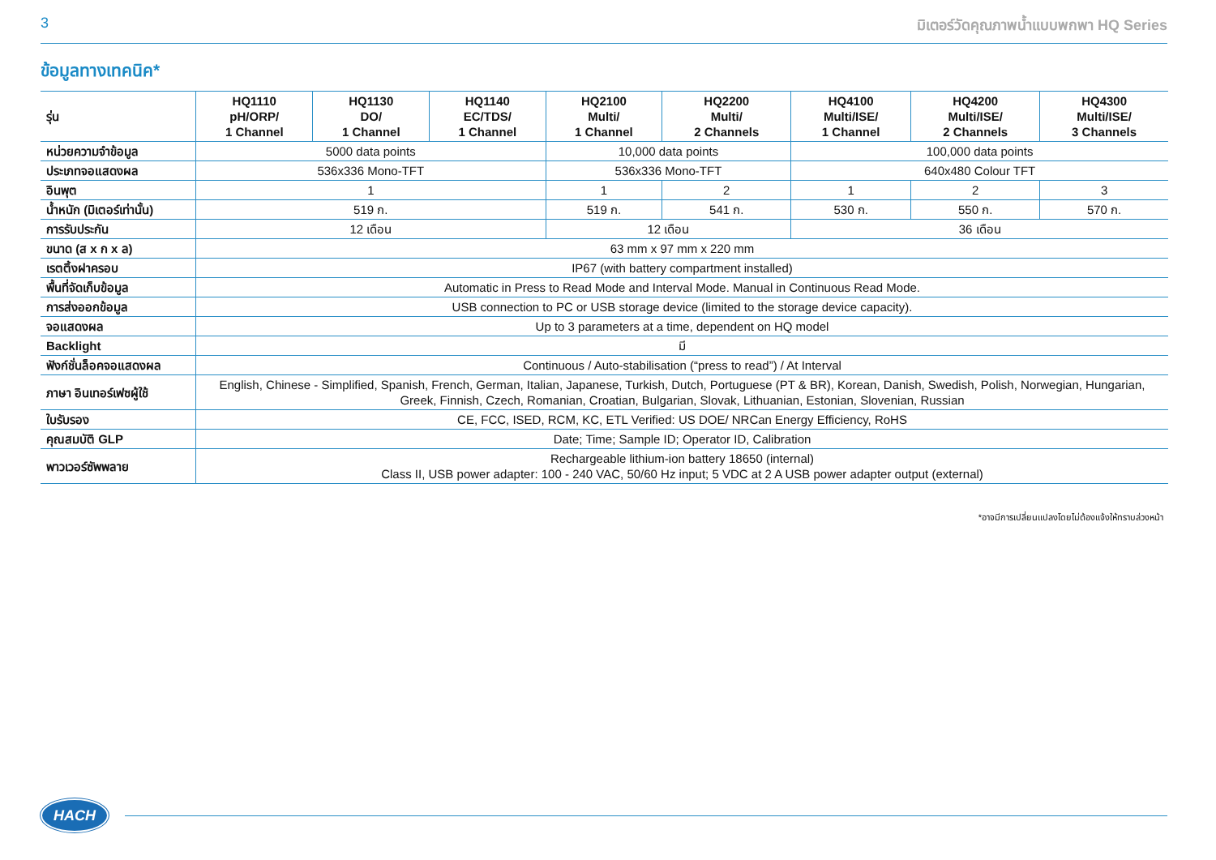3 มิเตอร์วัดคุณภาพน้ำแบบพกพา HQ Series
ข้อมูลทางเทคนิค*
| รุ่น | HQ1110 pH/ORP/ 1 Channel | HQ1130 DO/ 1 Channel | HQ1140 EC/TDS/ 1 Channel | HQ2100 Multi/ 1 Channel | HQ2200 Multi/ 2 Channels | HQ4100 Multi/ISE/ 1 Channel | HQ4200 Multi/ISE/ 2 Channels | HQ4300 Multi/ISE/ 3 Channels |
| --- | --- | --- | --- | --- | --- | --- | --- | --- |
| หน่วยความจำข้อมูล | 5000 data points | | | 10,000 data points | | 100,000 data points | | |
| ประเภทจอแสดงผล | 536x336 Mono-TFT | | | 536x336 Mono-TFT | | 640x480 Colour TFT | | |
| อินพุต | 1 | | | 1 | 2 | 1 | 2 | 3 |
| น้ำหนัก (มิเตอร์เท่านั้น) | 519 ก. | | | 519 ก. | 541 ก. | 530 ก. | 550 ก. | 570 ก. |
| การรับประกัน | 12 เดือน | | | 12 เดือน | | 36 เดือน | | |
| ขนาด (ส x ก x ล) | 63 mm x 97 mm x 220 mm | | | | | | | |
| เรตติ้งฝาครอบ | IP67 (with battery compartment installed) | | | | | | | |
| พื้นที่จัดเก็บข้อมูล | Automatic in Press to Read Mode and Interval Mode. Manual in Continuous Read Mode. | | | | | | | |
| การส่งออกข้อมูล | USB connection to PC or USB storage device (limited to the storage device capacity). | | | | | | | |
| จอแสดงผล | Up to 3 parameters at a time, dependent on HQ model | | | | | | | |
| Backlight | มี | | | | | | | |
| ฟังก์ชั่นล็อคจอแสดงผล | Continuous / Auto-stabilisation (“press to read”) / At Interval | | | | | | | |
| ภาษา อินเทอร์เฟซผู้ใช้ | English, Chinese - Simplified, Spanish, French, German, Italian, Japanese, Turkish, Dutch, Portuguese (PT & BR), Korean, Danish, Swedish, Polish, Norwegian, Hungarian, Greek, Finnish, Czech, Romanian, Croatian, Bulgarian, Slovak, Lithuanian, Estonian, Slovenian, Russian | | | | | | | |
| ใบรับรอง | CE, FCC, ISED, RCM, KC, ETL Verified: US DOE/ NRCan Energy Efficiency, RoHS | | | | | | | |
| คุณสมบัติ GLP | Date; Time; Sample ID; Operator ID, Calibration | | | | | | | |
| พาวเวอร์ซัพพลาย | Rechargeable lithium-ion battery 18650 (internal) Class II, USB power adapter: 100 - 240 VAC, 50/60 Hz input; 5 VDC at 2 A USB power adapter output (external) | | | | | | | |
*อาจมีการเปลี่ยนแปลงโดยไม่ต้องแจ้งให้ทราบล่วงหน้า
HACH